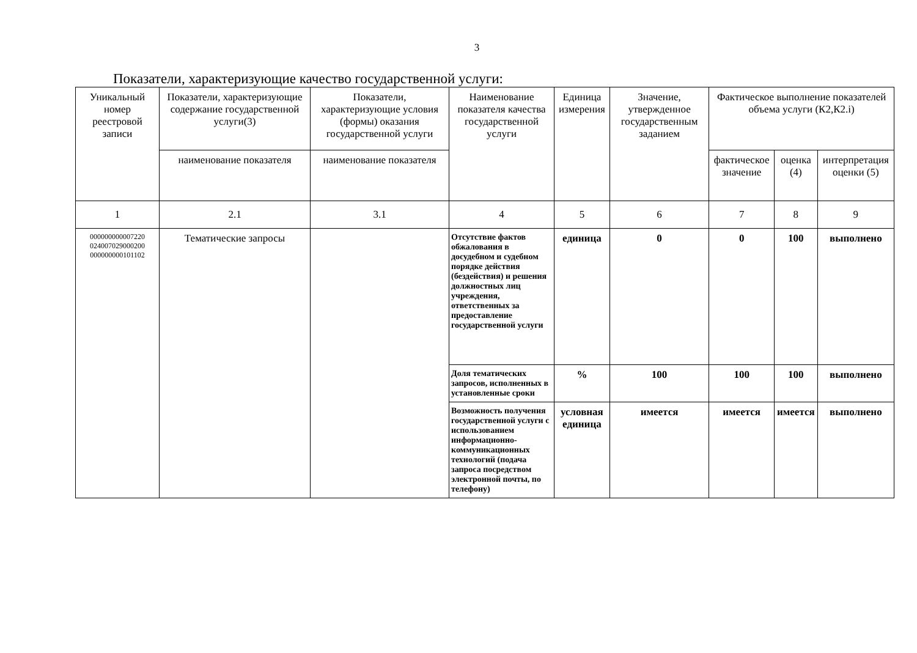3
Показатели, характеризующие качество государственной услуги:
| Уникальный номер реестровой записи | Показатели, характеризующие содержание государственной услуги(3) | Показатели, характеризующие условия (формы) оказания государственной услуги | Наименование показателя качества государственной услуги | Единица измерения | Значение, утвержденное государственным заданием | Фактическое выполнение показателей объема услуги (К2,К2.i) | | |
| --- | --- | --- | --- | --- | --- | --- | --- | --- |
| | наименование показателя | наименование показателя | | | | фактическое значение | оценка (4) | интерпретация оценки (5) |
| 1 | 2.1 | 3.1 | 4 | 5 | 6 | 7 | 8 | 9 |
| 000000000007220 024007029000200 000000000101102 | Тематические запросы | | Отсутствие фактов обжалования в досудебном и судебном порядке действия (бездействия) и решения должностных лиц учреждения, ответственных за предоставление государственной услуги | единица | 0 | 0 | 100 | выполнено |
| | | | Доля тематических запросов, исполненных в установленные сроки | % | 100 | 100 | 100 | выполнено |
| | | | Возможность получения государственной услуги с использованием информационно-коммуникационных технологий (подача запроса посредством электронной почты, по телефону) | условная единица | имеется | имеется | имеется | выполнено |